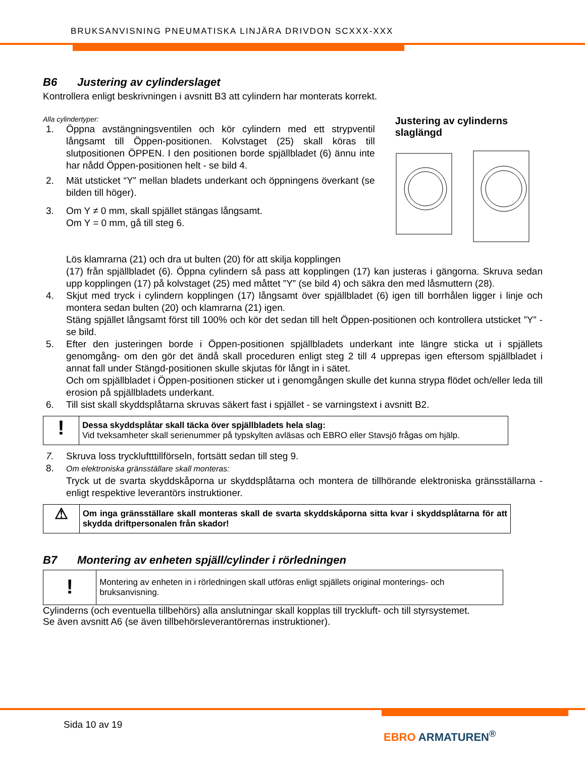BRUKSANVISNING PNEUMATISKA LINJÄRA DRIVDON SCXXX-XXX
B6 Justering av cylinderslaget
Kontrollera enligt beskrivningen i avsnitt B3 att cylindern har monterats korrekt.
Alla cylindertyper:
1. Öppna avstängningsventilen och kör cylindern med ett strypventil långsamt till Öppen-positionen. Kolvstaget (25) skall köras till slutpositionen ÖPPEN. I den positionen borde spjällbladet (6) ännu inte har nådd Öppen-positionen helt - se bild 4.
2. Mät utsticket “Y” mellan bladets underkant och öppningens överkant (se bilden till höger).
3. Om Y ≠ 0 mm, skall spjället stängas långsamt.
Om Y = 0 mm, gå till steg 6.
Lös klamrarna (21) och dra ut bulten (20) för att skilja kopplingen
Justering av cylinderns slaglängd
(17) från spjällbladet (6). Öppna cylindern så pass att kopplingen (17) kan justeras i gängorna. Skruva sedan upp kopplingen (17) på kolvstaget (25) med måttet ”Y” (se bild 4) och säkra den med låsmuttern (28).
4. Skjut med tryck i cylindern kopplingen (17) långsamt över spjällbladet (6) igen till borrhålen ligger i linje och montera sedan bulten (20) och klamrarna (21) igen.
Stäng spjället långsamt först till 100% och kör det sedan till helt Öppen-positionen och kontrollera utsticket ”Y” - se bild.
5. Efter den justeringen borde i Öppen-positionen spjällbladets underkant inte längre sticka ut i spjällets genomgång- om den gör det ändå skall proceduren enligt steg 2 till 4 upprepas igen eftersom spjällbladet i annat fall under Stängd-positionen skulle skjutas för långt in i sätet.
Och om spjällbladet i Öppen-positionen sticker ut i genomgången skulle det kunna strypa flödet och/eller leda till erosion på spjällbladets underkant.
6. Till sist skall skyddsplåtarna skruvas säkert fast i spjället - se varningstext i avsnitt B2.
!
Dessa skyddsplåtar skall täcka över spjällbladets hela slag:
Vid tveksamheter skall serienummer på typskylten avläsas och EBRO eller Stavsjö frågas om hjälp.
7. Skruva loss tryckluftttillförseln, fortsätt sedan till steg 9.
8. Om elektroniska gränsställare skall monteras:
Tryck ut de svarta skyddskåporna ur skyddsplåtarna och montera de tillhörande elektroniska gränsställarna - enligt respektive leverantörs instruktioner.
⚠
Om inga gränsställare skall monteras skall de svarta skyddskåporna sitta kvar i skyddsplåtarna för att skydda driftpersonalen från skador!
B7 Montering av enheten spjäll/cylinder i rörledningen
!
Montering av enheten in i rörledningen skall utföras enligt spjällets original monterings- och bruksanvisning.
Cylinderns (och eventuella tillbehörs) alla anslutningar skall kopplas till tryckluft- och till styrsystemet.
Se även avsnitt A6 (se även tillbehörsleverantörernas instruktioner).
Sida 10 av 19
EBRO ARMATUREN<sup>®</sup>